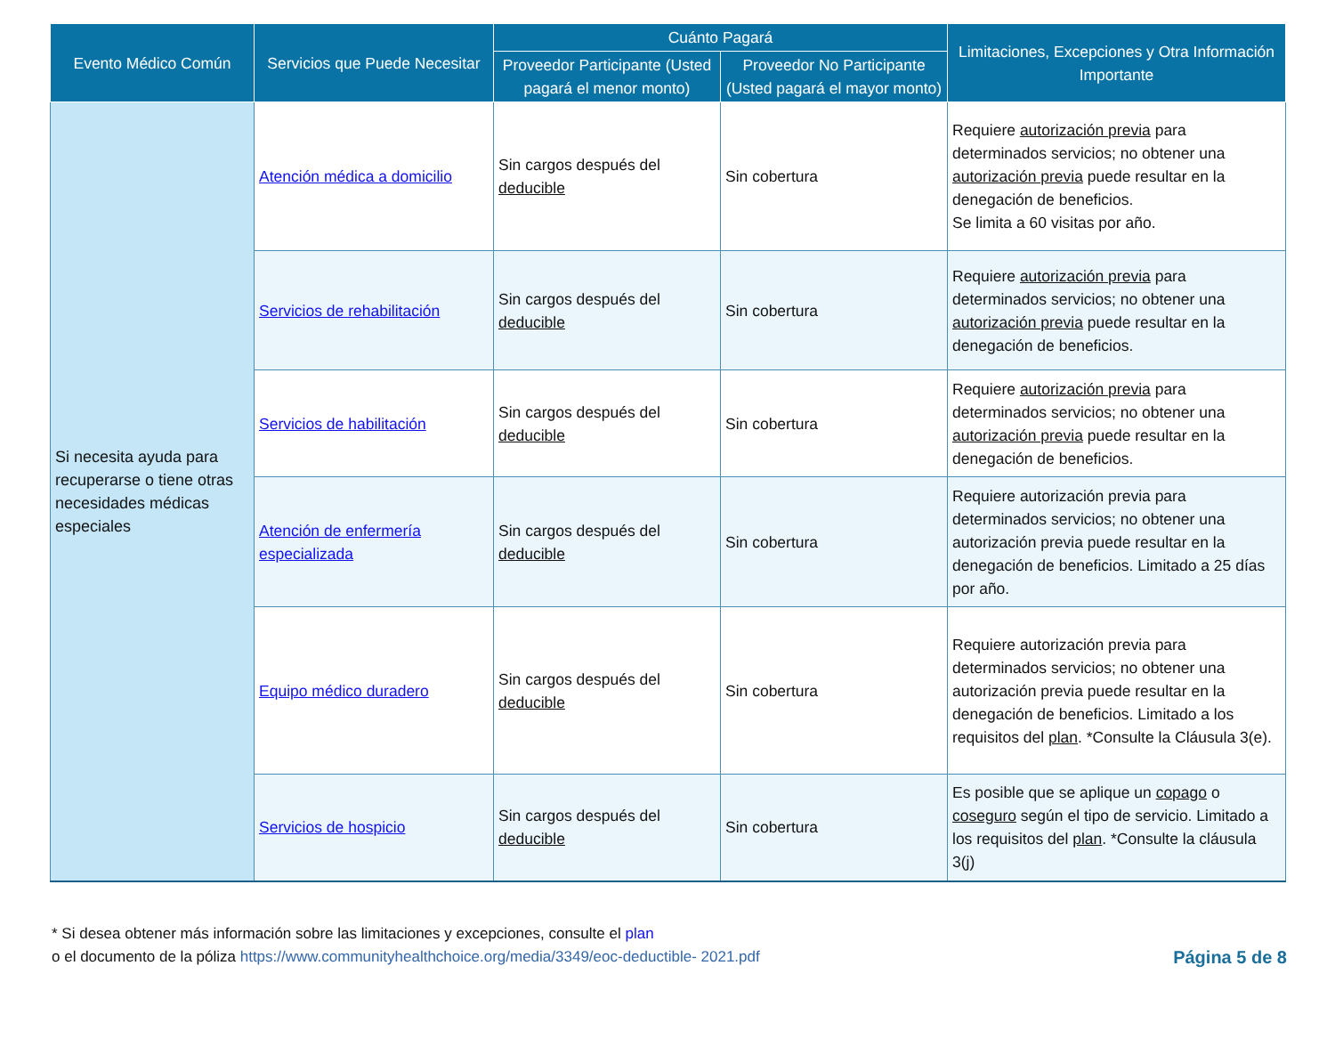| Evento Médico Común | Servicios que Puede Necesitar | Cuánto Pagará | | Limitaciones, Excepciones y Otra Información Importante |
| --- | --- | --- | --- | --- |
| | | Proveedor Participante (Usted pagará el menor monto) | Proveedor No Participante (Usted pagará el mayor monto) | |
| Si necesita ayuda para recuperarse o tiene otras necesidades médicas especiales | Atención médica a domicilio | Sin cargos después del deducible | Sin cobertura | Requiere autorización previa para determinados servicios; no obtener una autorización previa puede resultar en la denegación de beneficios. Se limita a 60 visitas por año. |
| | Servicios de rehabilitación | Sin cargos después del deducible | Sin cobertura | Requiere autorización previa para determinados servicios; no obtener una autorización previa puede resultar en la denegación de beneficios. |
| | Servicios de habilitación | Sin cargos después del deducible | Sin cobertura | Requiere autorización previa para determinados servicios; no obtener una autorización previa puede resultar en la denegación de beneficios. |
| | Atención de enfermería especializada | Sin cargos después del deducible | Sin cobertura | Requiere autorización previa para determinados servicios; no obtener una autorización previa puede resultar en la denegación de beneficios. Limitado a 25 días por año. |
| | Equipo médico duradero | Sin cargos después del deducible | Sin cobertura | Requiere autorización previa para determinados servicios; no obtener una autorización previa puede resultar en la denegación de beneficios. Limitado a los requisitos del plan . *Consulte la Cláusula 3(e). |
| | Servicios de hospicio | Sin cargos después del deducible | Sin cobertura | Es posible que se aplique un copago o coseguro según el tipo de servicio. Limitado a los requisitos del plan . *Consulte la cláusula 3(j) |
* Si desea obtener más información sobre las limitaciones y excepciones, consulte el plan
o el documento de la póliza https://www.communityhealthchoice.org/media/3349/eoc-deductible- 2021.pdf
Página 5 de 8